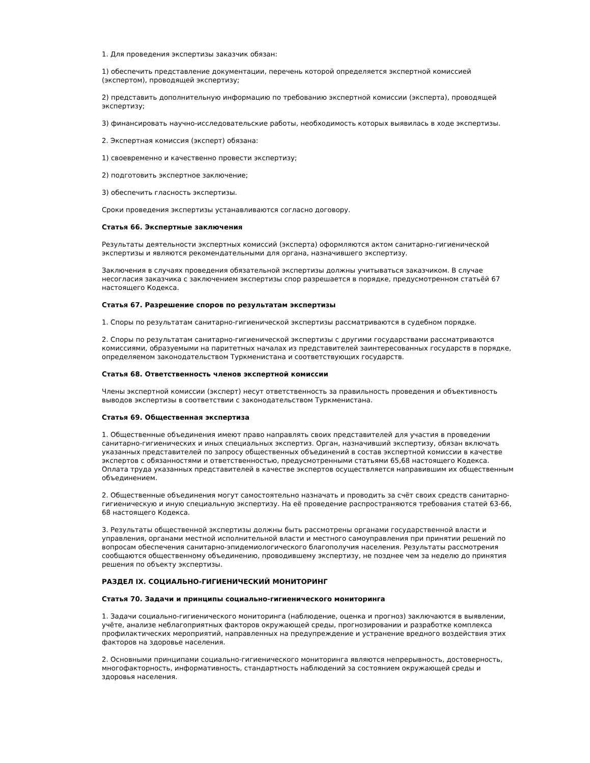1. Для проведения экспертизы заказчик обязан:
1) обеспечить представление документации, перечень которой определяется экспертной комиссией (экспертом), проводящей экспертизу;
2) представить дополнительную информацию по требованию экспертной комиссии (эксперта), проводящей экспертизу;
3) финансировать научно-исследовательские работы, необходимость которых выявилась в ходе экспертизы.
2. Экспертная комиссия (эксперт) обязана:
1) своевременно и качественно провести экспертизу;
2) подготовить экспертное заключение;
3) обеспечить гласность экспертизы.
Сроки проведения экспертизы устанавливаются согласно договору.
Статья 66. Экспертные заключения
Результаты деятельности экспертных комиссий (эксперта) оформляются актом санитарно-гигиенической экспертизы и являются рекомендательными для органа, назначившего экспертизу.
Заключения в случаях проведения обязательной экспертизы должны учитываться заказчиком. В случае несогласия заказчика с заключением экспертизы спор разрешается в порядке, предусмотренном статьёй 67 настоящего Кодекса.
Статья 67. Разрешение споров по результатам экспертизы
1. Споры по результатам санитарно-гигиенической экспертизы рассматриваются в судебном порядке.
2. Споры по результатам санитарно-гигиенической экспертизы с другими государствами рассматриваются комиссиями, образуемыми на паритетных началах из представителей заинтересованных государств в порядке, определяемом законодательством Туркменистана и соответствующих государств.
Статья 68. Ответственность членов экспертной комиссии
Члены экспертной комиссии (эксперт) несут ответственность за правильность проведения и объективность выводов экспертизы в соответствии с законодательством Туркменистана.
Статья 69. Общественная экспертиза
1. Общественные объединения имеют право направлять своих представителей для участия в проведении санитарно-гигиенических и иных специальных экспертиз. Орган, назначивший экспертизу, обязан включать указанных представителей по запросу общественных объединений в состав экспертной комиссии в качестве экспертов с обязанностями и ответственностью, предусмотренными статьями 65,68 настоящего Кодекса. Оплата труда указанных представителей в качестве экспертов осуществляется направившим их общественным объединением.
2. Общественные объединения могут самостоятельно назначать и проводить за счёт своих средств санитарно-гигиеническую и иную специальную экспертизу. На её проведение распространяются требования статей 63-66, 68 настоящего Кодекса.
3. Результаты общественной экспертизы должны быть рассмотрены органами государственной власти и управления, органами местной исполнительной власти и местного самоуправления при принятии решений по вопросам обеспечения санитарно-эпидемиологического благополучия населения. Результаты рассмотрения сообщаются общественному объединению, проводившему экспертизу, не позднее чем за неделю до принятия решения по объекту экспертизы.
РАЗДЕЛ IX. СОЦИАЛЬНО-ГИГИЕНИЧЕСКИЙ МОНИТОРИНГ
Статья 70. Задачи и принципы социально-гигиенического мониторинга
1. Задачи социально-гигиенического мониторинга (наблюдение, оценка и прогноз) заключаются в выявлении, учёте, анализе неблагоприятных факторов окружающей среды, прогнозировании и разработке комплекса профилактических мероприятий, направленных на предупреждение и устранение вредного воздействия этих факторов на здоровье населения.
2. Основными принципами социально-гигиенического мониторинга являются непрерывность, достоверность, многофакторность, информативность, стандартность наблюдений за состоянием окружающей среды и здоровья населения.